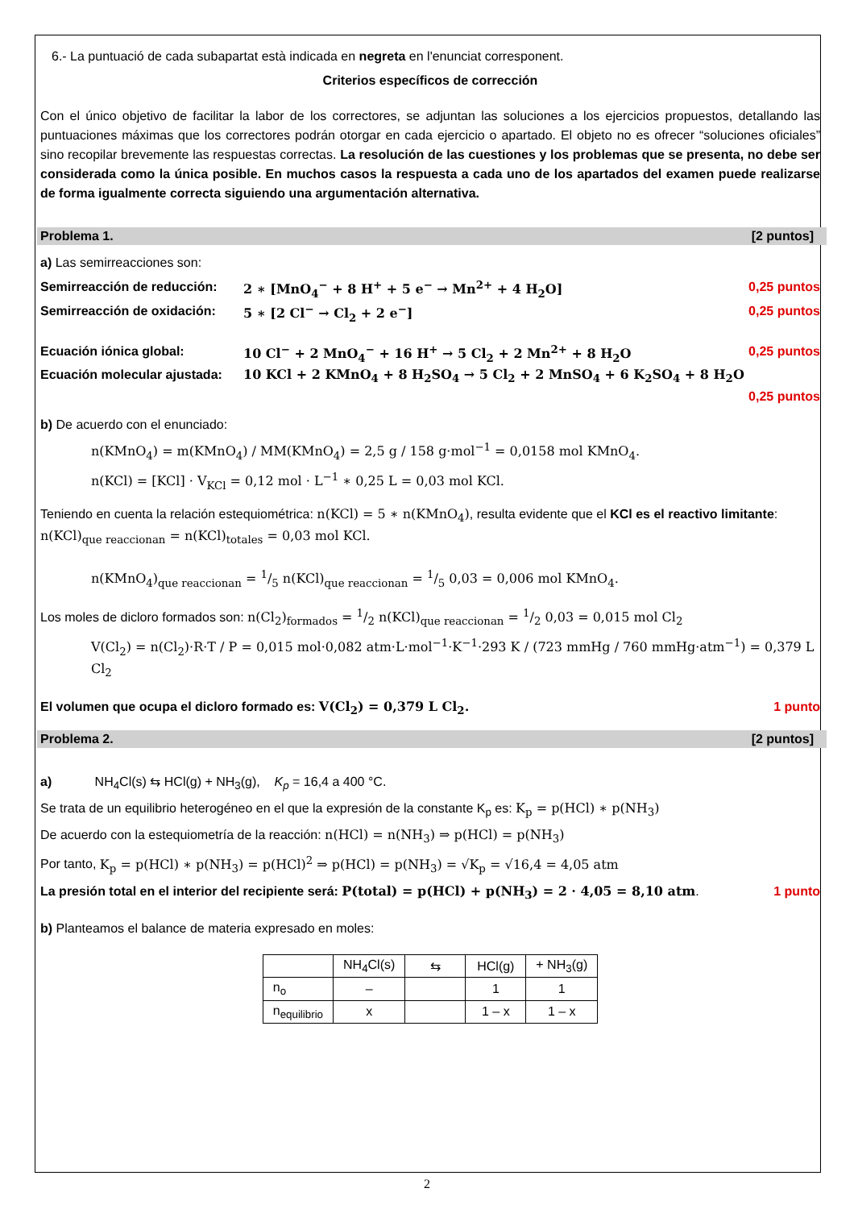6.- La puntuació de cada subapartat està indicada en negreta en l'enunciat corresponent.
Criterios específicos de corrección
Con el único objetivo de facilitar la labor de los correctores, se adjuntan las soluciones a los ejercicios propuestos, detallando las puntuaciones máximas que los correctores podrán otorgar en cada ejercicio o apartado. El objeto no es ofrecer “soluciones oficiales” sino recopilar brevemente las respuestas correctas. La resolución de las cuestiones y los problemas que se presenta, no debe ser considerada como la única posible. En muchos casos la respuesta a cada uno de los apartados del examen puede realizarse de forma igualmente correcta siguiendo una argumentación alternativa.
Problema 1. [2 puntos]
a) Las semirreacciones son:
Semirreacción de reducción: 2 ∗ [MnO<sub>4</sub><sup>−</sup> + 8 H<sup>+</sup> + 5 e<sup>−</sup> → Mn<sup>2+</sup> + 4 H<sub>2</sub>O] 0,25 puntos
Semirreacción de oxidación: 5 ∗ [2 Cl<sup>−</sup> → Cl<sub>2</sub> + 2 e<sup>−</sup>] 0,25 puntos
Ecuación iónica global: 10 Cl<sup>−</sup> + 2 MnO<sub>4</sub><sup>−</sup> + 16 H<sup>+</sup> → 5 Cl<sub>2</sub> + 2 Mn<sup>2+</sup> + 8 H<sub>2</sub>O 0,25 puntos
Ecuación molecular ajustada: 10 KCl + 2 KMnO<sub>4</sub> + 8 H<sub>2</sub>SO<sub>4</sub> → 5 Cl<sub>2</sub> + 2 MnSO<sub>4</sub> + 6 K<sub>2</sub>SO<sub>4</sub> + 8 H<sub>2</sub>O
0,25 puntos
b) De acuerdo con el enunciado:
n(KMnO<sub>4</sub>) = m(KMnO<sub>4</sub>) / MM(KMnO<sub>4</sub>) = 2,5 g / 158 g·mol<sup>−1</sup> = 0,0158 mol KMnO<sub>4</sub>.
n(KCl) = [KCl] · V<sub>KCl</sub> = 0,12 mol · L<sup>−1</sup> ∗ 0,25 L = 0,03 mol KCl.
Teniendo en cuenta la relación estequiométrica: n(KCl) = 5 ∗ n(KMnO<sub>4</sub>), resulta evidente que el KCl es el reactivo limitante: n(KCl)<sub>que reaccionan</sub> = n(KCl)<sub>totales</sub> = 0,03 mol KCl.
n(KMnO<sub>4</sub>)<sub>que reaccionan</sub> = 1/5 n(KCl)<sub>que reaccionan</sub> = 1/5 0,03 = 0,006 mol KMnO<sub>4</sub>.
Los moles de dicloro formados son: n(Cl<sub>2</sub>)<sub>formados</sub> = 1/2 n(KCl)<sub>que reaccionan</sub> = 1/2 0,03 = 0,015 mol Cl<sub>2</sub>
V(Cl<sub>2</sub>) = n(Cl<sub>2</sub>)·R·T / P = 0,015 mol·0,082 atm·L·mol<sup>−1</sup>·K<sup>−1</sup>·293 K / (723 mmHg / 760 mmHg·atm<sup>−1</sup>) = 0,379 L Cl<sub>2</sub>
El volumen que ocupa el dicloro formado es: V(Cl<sub>2</sub>) = 0,379 L Cl<sub>2</sub>. 1 punto
Problema 2. [2 puntos]
a) NH<sub>4</sub>Cl(s) ⇆ HCl(g) + NH<sub>3</sub>(g), K<sub>p</sub> = 16,4 a 400 °C.
Se trata de un equilibrio heterogéneo en el que la expresión de la constante K<sub>p</sub> es: K<sub>p</sub> = p(HCl) ∗ p(NH<sub>3</sub>)
De acuerdo con la estequiometría de la reacción: n(HCl) = n(NH<sub>3</sub>) ⇒ p(HCl) = p(NH<sub>3</sub>)
Por tanto, K<sub>p</sub> = p(HCl) ∗ p(NH<sub>3</sub>) = p(HCl)<sup>2</sup> ⇒ p(HCl) = p(NH<sub>3</sub>) = √K<sub>p</sub> = √16,4 = 4,05 atm
La presión total en el interior del recipiente será: P(total) = p(HCl) + p(NH<sub>3</sub>) = 2 · 4,05 = 8,10 atm. 1 punto
b) Planteamos el balance de materia expresado en moles:
| | NH<sub>4</sub>Cl(s) | ⇆ | HCl(g) | + NH<sub>3</sub>(g) |
| n<sub>o</sub> | – | | 1 | 1 |
| n<sub>equilibrio</sub> | x | | 1 – x | 1 – x |
2